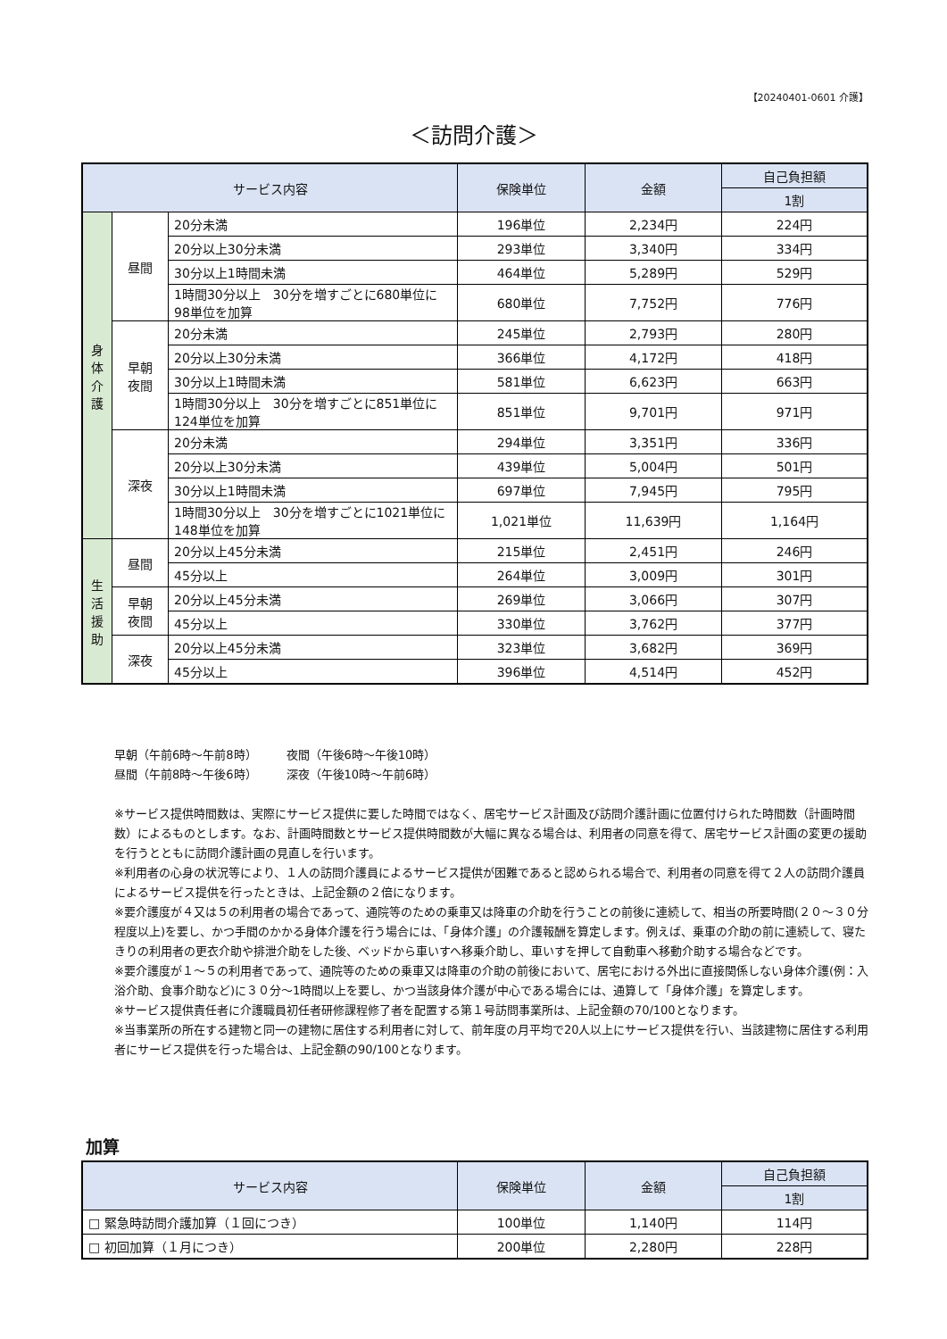【20240401-0601 介護】
＜訪問介護＞
| サービス内容 | | | 保険単位 | 金額 | 自己負担額 |
| --- | --- | --- | --- | --- | --- |
| | | | | | 1割 |
| 身 体 介 護 | 昼間 | 20分未満 | 196単位 | 2,234円 | 224円 |
| | | 20分以上30分未満 | 293単位 | 3,340円 | 334円 |
| | | 30分以上1時間未満 | 464単位 | 5,289円 | 529円 |
| | | 1時間30分以上 30分を増すごとに680単位に98単位を加算 | 680単位 | 7,752円 | 776円 |
| | 早朝 夜間 | 20分未満 | 245単位 | 2,793円 | 280円 |
| | | 20分以上30分未満 | 366単位 | 4,172円 | 418円 |
| | | 30分以上1時間未満 | 581単位 | 6,623円 | 663円 |
| | | 1時間30分以上 30分を増すごとに851単位に124単位を加算 | 851単位 | 9,701円 | 971円 |
| | 深夜 | 20分未満 | 294単位 | 3,351円 | 336円 |
| | | 20分以上30分未満 | 439単位 | 5,004円 | 501円 |
| | | 30分以上1時間未満 | 697単位 | 7,945円 | 795円 |
| | | 1時間30分以上 30分を増すごとに1021単位に148単位を加算 | 1,021単位 | 11,639円 | 1,164円 |
| 生 活 援 助 | 昼間 | 20分以上45分未満 | 215単位 | 2,451円 | 246円 |
| | | 45分以上 | 264単位 | 3,009円 | 301円 |
| | 早朝 夜間 | 20分以上45分未満 | 269単位 | 3,066円 | 307円 |
| | | 45分以上 | 330単位 | 3,762円 | 377円 |
| | 深夜 | 20分以上45分未満 | 323単位 | 3,682円 | 369円 |
| | | 45分以上 | 396単位 | 4,514円 | 452円 |
早朝（午前6時～午前8時）　　　夜間（午後6時～午後10時）
昼間（午前8時～午後6時）　　　深夜（午後10時～午前6時）
※サービス提供時間数は、実際にサービス提供に要した時間ではなく、居宅サービス計画及び訪問介護計画に位置付けられた時間数（計画時間数）によるものとします。なお、計画時間数とサービス提供時間数が大幅に異なる場合は、利用者の同意を得て、居宅サービス計画の変更の援助を行うとともに訪問介護計画の見直しを行います。
※利用者の心身の状況等により、１人の訪問介護員によるサービス提供が困難であると認められる場合で、利用者の同意を得て２人の訪問介護員によるサービス提供を行ったときは、上記金額の２倍になります。
※要介護度が４又は５の利用者の場合であって、通院等のための乗車又は降車の介助を行うことの前後に連続して、相当の所要時間(２０～３０分程度以上)を要し、かつ手間のかかる身体介護を行う場合には、「身体介護」の介護報酬を算定します。例えば、乗車の介助の前に連続して、寝たきりの利用者の更衣介助や排泄介助をした後、ベッドから車いすへ移乗介助し、車いすを押して自動車へ移動介助する場合などです。
※要介護度が１～５の利用者であって、通院等のための乗車又は降車の介助の前後において、居宅における外出に直接関係しない身体介護(例：入浴介助、食事介助など)に３０分～1時間以上を要し、かつ当該身体介護が中心である場合には、通算して「身体介護」を算定します。
※サービス提供責任者に介護職員初任者研修課程修了者を配置する第１号訪問事業所は、上記金額の70/100となります。
※当事業所の所在する建物と同一の建物に居住する利用者に対して、前年度の月平均で20人以上にサービス提供を行い、当該建物に居住する利用者にサービス提供を行った場合は、上記金額の90/100となります。
加算
| サービス内容 | 保険単位 | 金額 | 自己負担額 |
| --- | --- | --- | --- |
| | | | 1割 |
| □ 緊急時訪問介護加算（１回につき） | 100単位 | 1,140円 | 114円 |
| □ 初回加算（１月につき） | 200単位 | 2,280円 | 228円 |